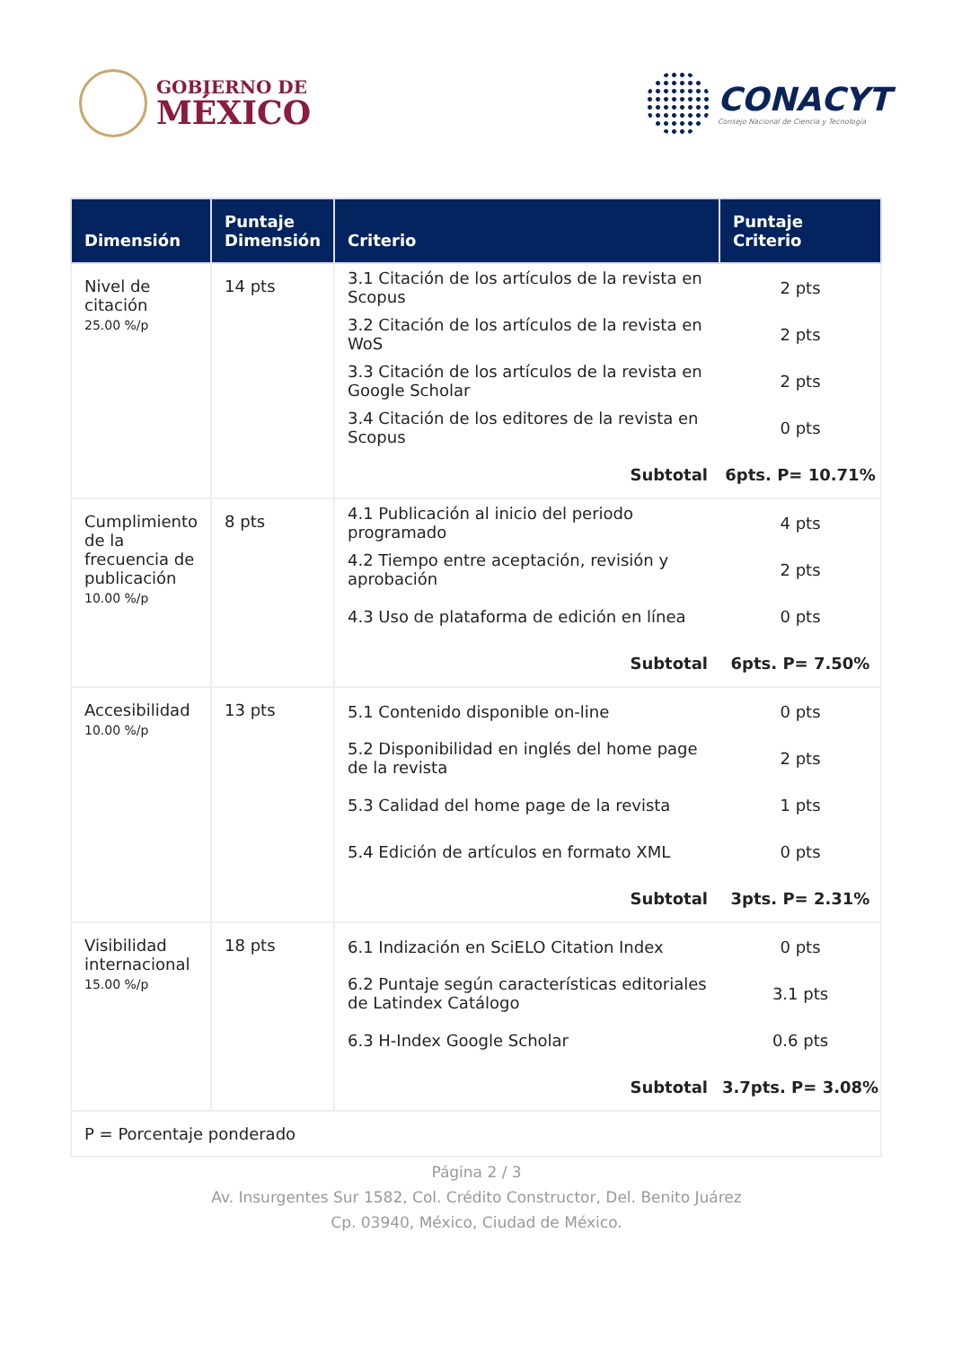GOBIERNO DE
MÉXICO
CONACYT
Consejo Nacional de Ciencia y Tecnología
| Dimensión | Puntaje Dimensión | Criterio | Puntaje Criterio |
| --- | --- | --- | --- |
| Nivel de citación 25.00 %/p | 14 pts | 3.1 Citación de los artículos de la revista en Scopus 2 pts 3.2 Citación de los artículos de la revista en WoS 2 pts 3.3 Citación de los artículos de la revista en Google Scholar 2 pts 3.4 Citación de los editores de la revista en Scopus 0 pts Subtotal 6pts. P= 10.71% | |
| Cumplimiento de la frecuencia de publicación 10.00 %/p | 8 pts | 4.1 Publicación al inicio del periodo programado 4 pts 4.2 Tiempo entre aceptación, revisión y aprobación 2 pts 4.3 Uso de plataforma de edición en línea 0 pts Subtotal 6pts. P= 7.50% | |
| Accesibilidad 10.00 %/p | 13 pts | 5.1 Contenido disponible on-line 0 pts 5.2 Disponibilidad en inglés del home page de la revista 2 pts 5.3 Calidad del home page de la revista 1 pts 5.4 Edición de artículos en formato XML 0 pts Subtotal 3pts. P= 2.31% | |
| Visibilidad internacional 15.00 %/p | 18 pts | 6.1 Indización en SciELO Citation Index 0 pts 6.2 Puntaje según características editoriales de Latindex Catálogo 3.1 pts 6.3 H-Index Google Scholar 0.6 pts Subtotal 3.7pts. P= 3.08% | |
| P = Porcentaje ponderado | | | |
Página 2 / 3
Av. Insurgentes Sur 1582, Col. Crédito Constructor, Del. Benito Juárez
Cp. 03940, México, Ciudad de México.